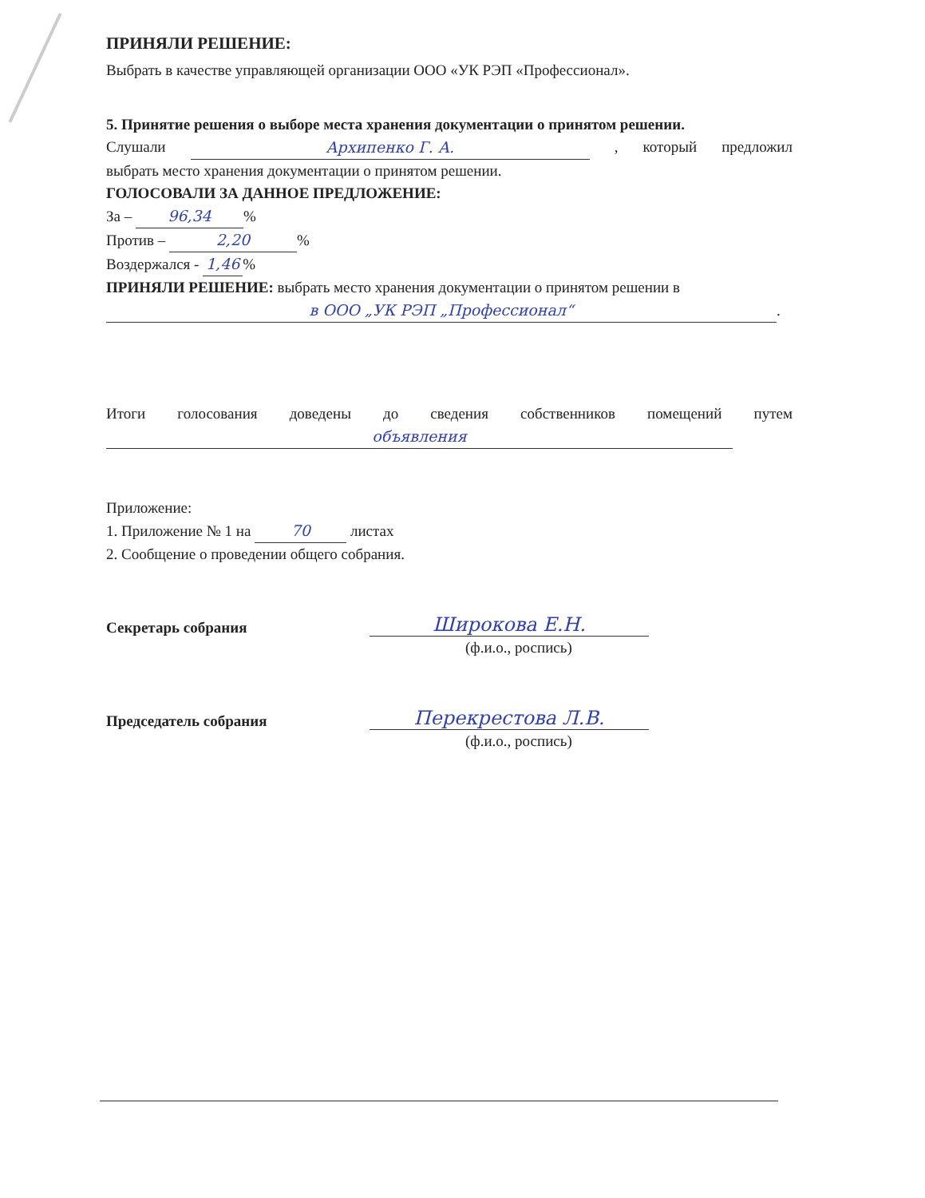ПРИНЯЛИ РЕШЕНИЕ:
Выбрать в качестве управляющей организации ООО «УК РЭП «Профессионал».
5. Принятие решения о выборе места хранения документации о принятом решении.
Слушали Архипенко Г. А., который предложил
выбрать место хранения документации о принятом решении.
ГОЛОСОВАЛИ ЗА ДАННОЕ ПРЕДЛОЖЕНИЕ:
За – 96,34%
Против – 2,20%
Воздержался - 1,46%
ПРИНЯЛИ РЕШЕНИЕ: выбрать место хранения документации о принятом решении в
в ООО „УК РЭП „Профессионал“.
Итоги голосования доведены до сведения собственников помещений путем
объявления
Приложение:
1. Приложение № 1 на 70 листах
2. Сообщение о проведении общего собрания.
Секретарь собрания
Широкова Е.Н.
(ф.и.о., роспись)
Председатель собрания
Перекрестова Л.В.
(ф.и.о., роспись)